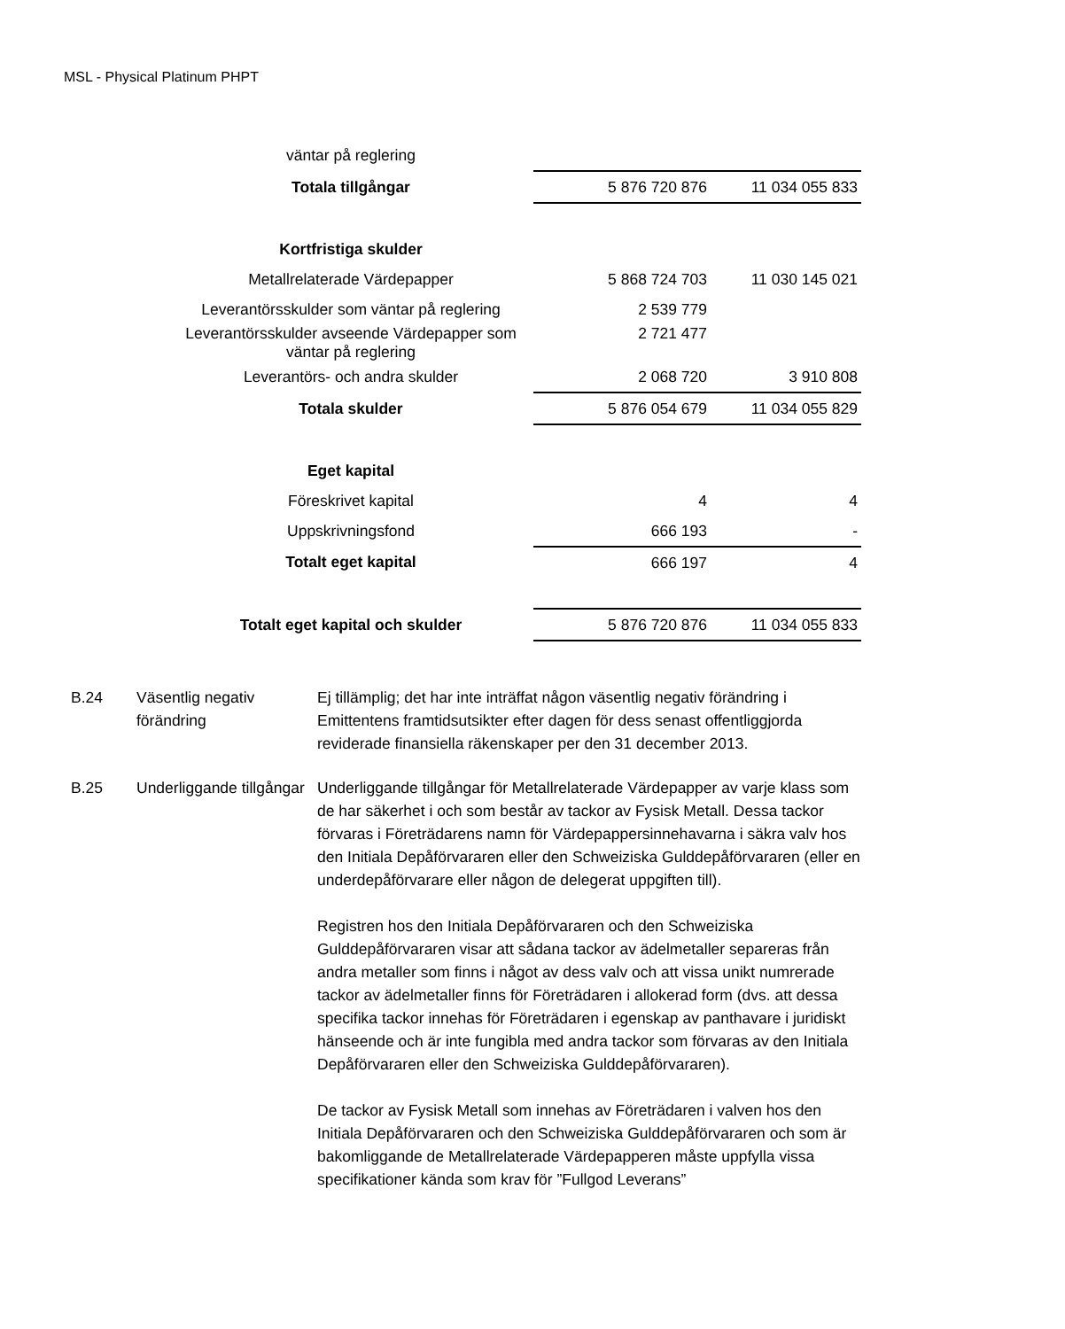MSL - Physical Platinum PHPT
| väntar på reglering | | |
| Totala tillgångar | 5 876 720 876 | 11 034 055 833 |
| Kortfristiga skulder | | |
| Metallrelaterade Värdepapper | 5 868 724 703 | 11 030 145 021 |
| Leverantörsskulder som väntar på reglering | 2 539 779 | |
| Leverantörsskulder avseende Värdepapper som väntar på reglering | 2 721 477 | |
| Leverantörs- och andra skulder | 2 068 720 | 3 910 808 |
| Totala skulder | 5 876 054 679 | 11 034 055 829 |
| Eget kapital | | |
| Föreskrivet kapital | 4 | 4 |
| Uppskrivningsfond | 666 193 | - |
| Totalt eget kapital | 666 197 | 4 |
| Totalt eget kapital och skulder | 5 876 720 876 | 11 034 055 833 |
| B.24 | Väsentlig negativ förändring | Ej tillämplig; det har inte inträffat någon väsentlig negativ förändring i Emittentens framtidsutsikter efter dagen för dess senast offentliggjorda reviderade finansiella räkenskaper per den 31 december 2013. |
| B.25 | Underliggande tillgångar | Underliggande tillgångar för Metallrelaterade Värdepapper av varje klass som de har säkerhet i och som består av tackor av Fysisk Metall. Dessa tackor förvaras i Företrädarens namn för Värdepappersinnehavarna i säkra valv hos den Initiala Depåförvararen eller den Schweiziska Gulddepåförvararen (eller en underdepåförvarare eller någon de delegerat uppgiften till). Registren hos den Initiala Depåförvararen och den Schweiziska Gulddepåförvararen visar att sådana tackor av ädelmetaller separeras från andra metaller som finns i något av dess valv och att vissa unikt numrerade tackor av ädelmetaller finns för Företrädaren i allokerad form (dvs. att dessa specifika tackor innehas för Företrädaren i egenskap av panthavare i juridiskt hänseende och är inte fungibla med andra tackor som förvaras av den Initiala Depåförvararen eller den Schweiziska Gulddepåförvararen). De tackor av Fysisk Metall som innehas av Företrädaren i valven hos den Initiala Depåförvararen och den Schweiziska Gulddepåförvararen och som är bakomliggande de Metallrelaterade Värdepapperen måste uppfylla vissa specifikationer kända som krav för ”Fullgod Leverans” |